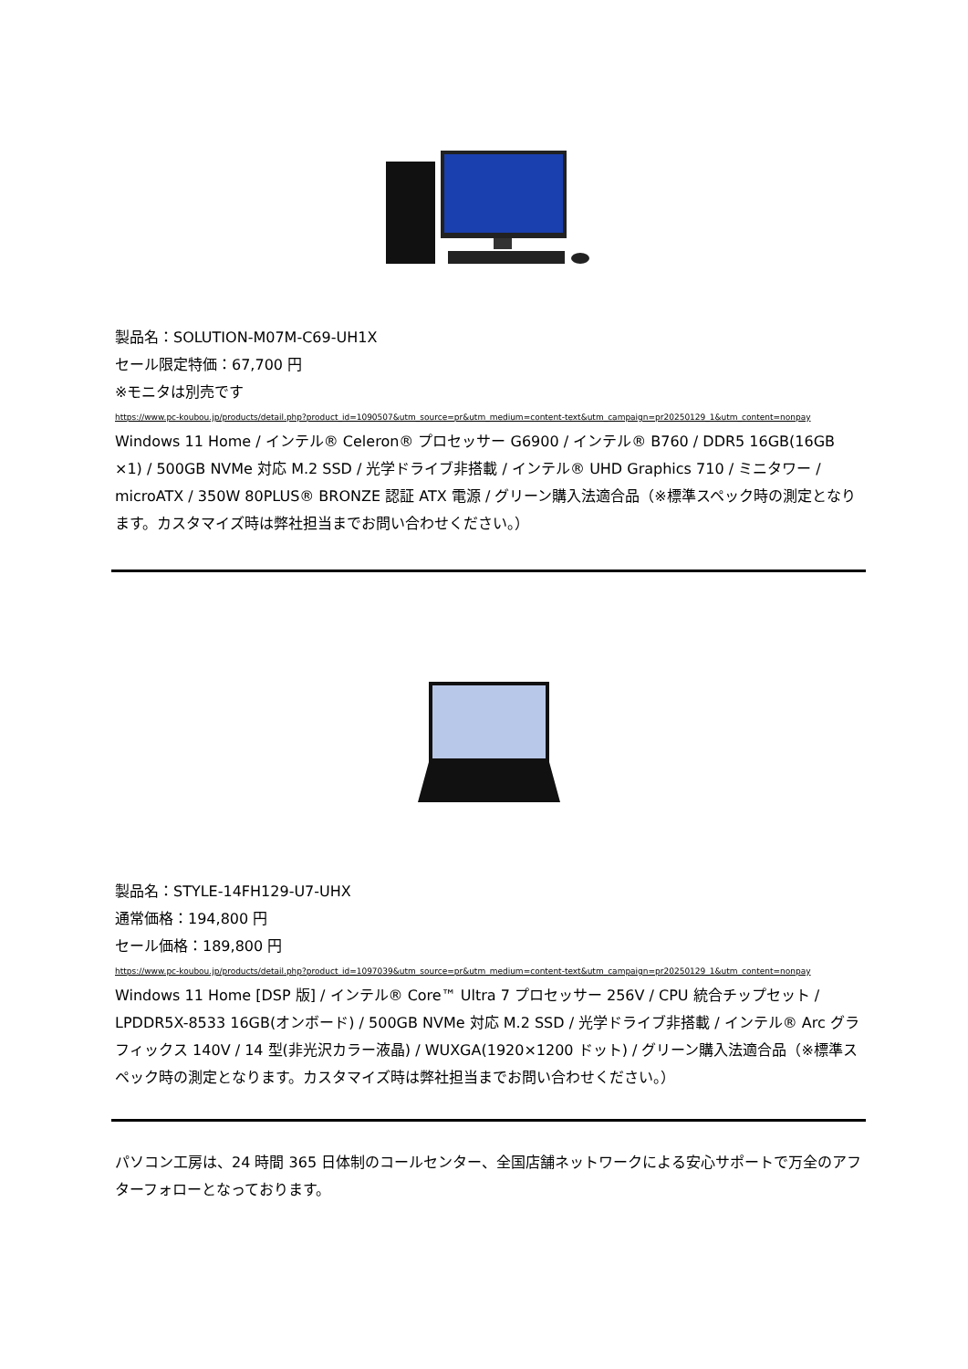製品名：SOLUTION-M07M-C69-UH1X
セール限定特価：67,700 円
※モニタは別売です
https://www.pc-koubou.jp/products/detail.php?product_id=1090507&utm_source=pr&utm_medium=content-text&utm_campaign=pr20250129_1&utm_content=nonpay
Windows 11 Home / インテル® Celeron® プロセッサー G6900 / インテル® B760 / DDR5 16GB(16GB ×1) / 500GB NVMe 対応 M.2 SSD / 光学ドライブ非搭載 / インテル® UHD Graphics 710 / ミニタワー / microATX / 350W 80PLUS® BRONZE 認証 ATX 電源 / グリーン購入法適合品（※標準スペック時の測定となります。カスタマイズ時は弊社担当までお問い合わせください。）
製品名：STYLE-14FH129-U7-UHX
通常価格：194,800 円
セール価格：189,800 円
https://www.pc-koubou.jp/products/detail.php?product_id=1097039&utm_source=pr&utm_medium=content-text&utm_campaign=pr20250129_1&utm_content=nonpay
Windows 11 Home [DSP 版] / インテル® Core™ Ultra 7 プロセッサー 256V / CPU 統合チップセット / LPDDR5X-8533 16GB(オンボード) / 500GB NVMe 対応 M.2 SSD / 光学ドライブ非搭載 / インテル® Arc グラフィックス 140V / 14 型(非光沢カラー液晶) / WUXGA(1920×1200 ドット) / グリーン購入法適合品（※標準スペック時の測定となります。カスタマイズ時は弊社担当までお問い合わせください。）
パソコン工房は、24 時間 365 日体制のコールセンター、全国店舗ネットワークによる安心サポートで万全のアフターフォローとなっております。